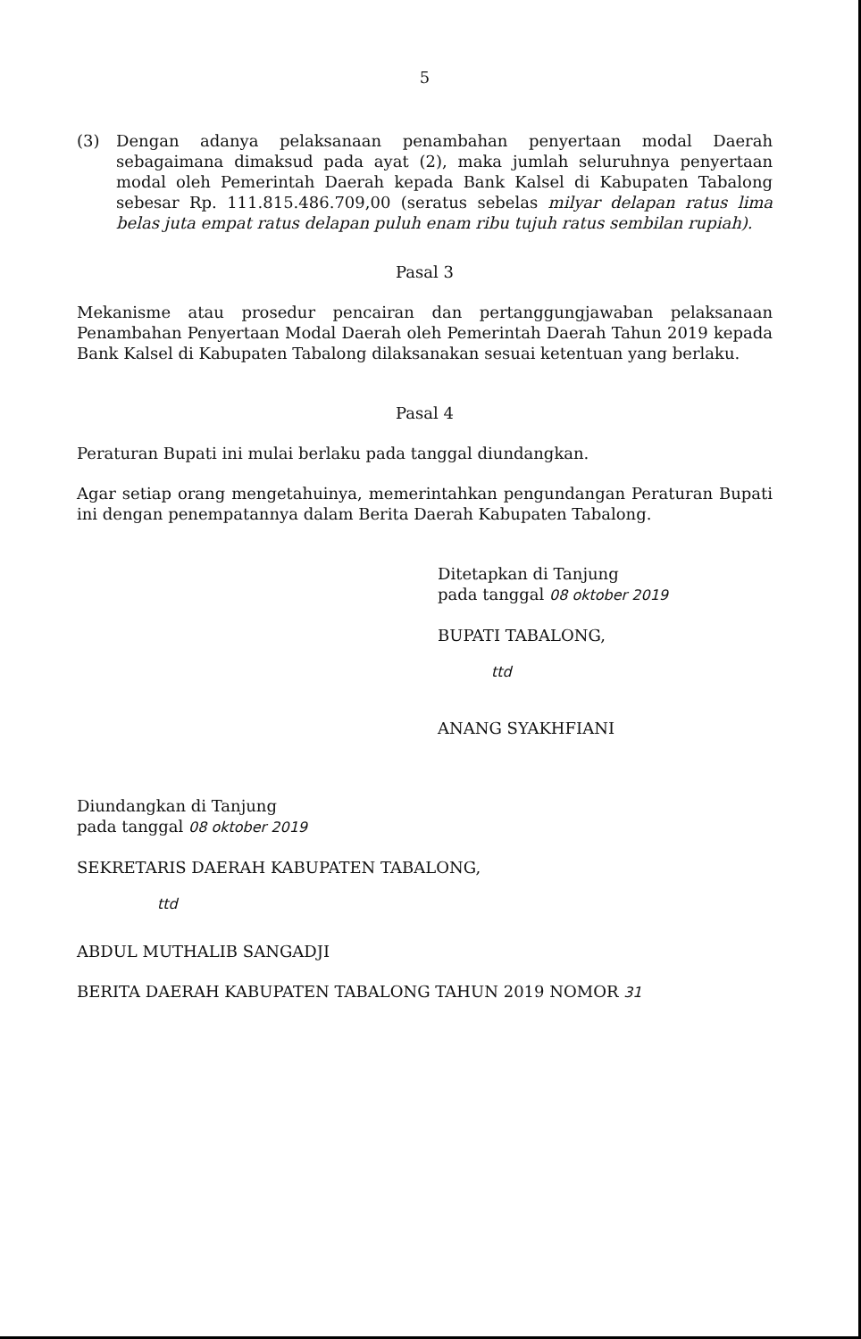5
(3) Dengan adanya pelaksanaan penambahan penyertaan modal Daerah sebagaimana dimaksud pada ayat (2), maka jumlah seluruhnya penyertaan modal oleh Pemerintah Daerah kepada Bank Kalsel di Kabupaten Tabalong sebesar Rp. 111.815.486.709,00 (seratus sebelas milyar delapan ratus lima belas juta empat ratus delapan puluh enam ribu tujuh ratus sembilan rupiah).
Pasal 3
Mekanisme atau prosedur pencairan dan pertanggungjawaban pelaksanaan Penambahan Penyertaan Modal Daerah oleh Pemerintah Daerah Tahun 2019 kepada Bank Kalsel di Kabupaten Tabalong dilaksanakan sesuai ketentuan yang berlaku.
Pasal 4
Peraturan Bupati ini mulai berlaku pada tanggal diundangkan.
Agar setiap orang mengetahuinya, memerintahkan pengundangan Peraturan Bupati ini dengan penempatannya dalam Berita Daerah Kabupaten Tabalong.
Ditetapkan di Tanjung
pada tanggal 08 oktober 2019
BUPATI TABALONG,
ttd
ANANG SYAKHFIANI
Diundangkan di Tanjung
pada tanggal 08 oktober 2019
SEKRETARIS DAERAH KABUPATEN TABALONG,
ttd
ABDUL MUTHALIB SANGADJI
BERITA DAERAH KABUPATEN TABALONG TAHUN 2019 NOMOR 31